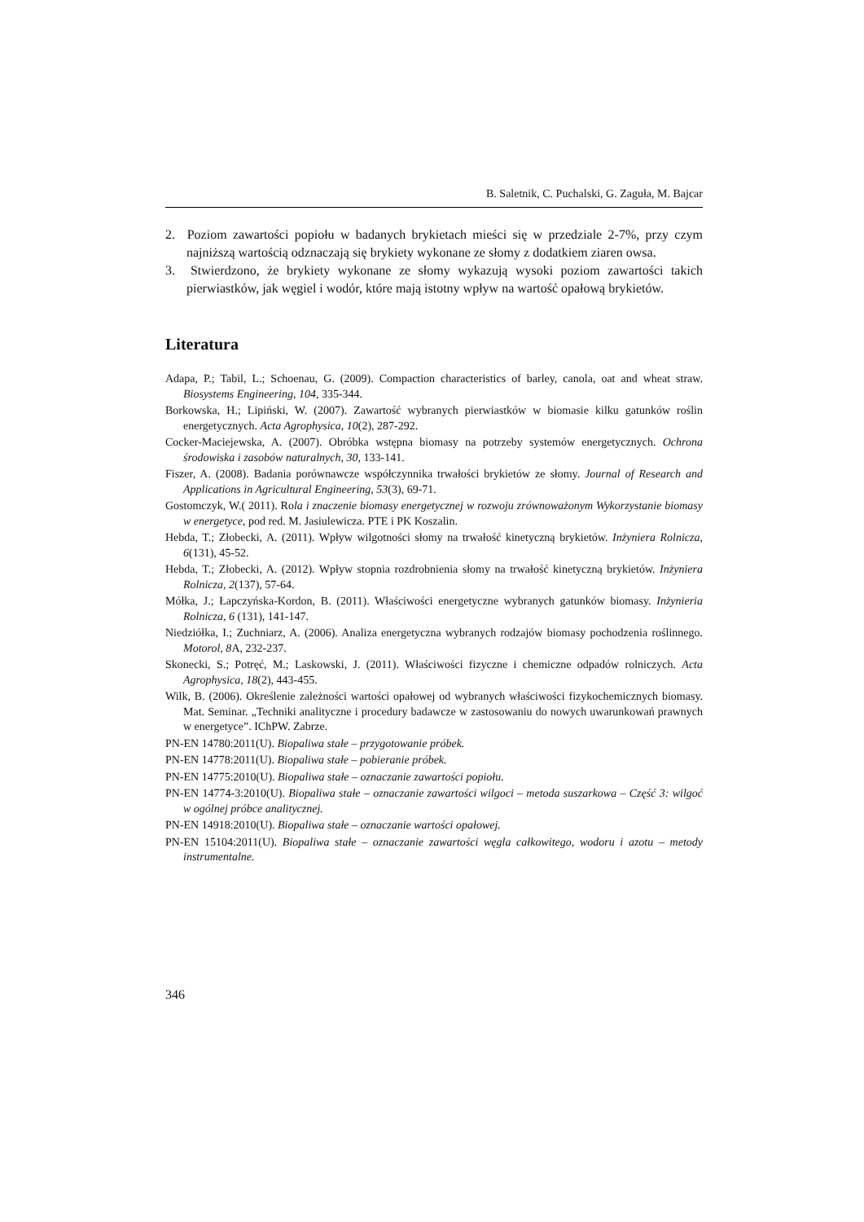B. Saletnik, C. Puchalski, G. Zaguła, M. Bajcar
2. Poziom zawartości popiołu w badanych brykietach mieści się w przedziale 2-7%, przy czym najniższą wartością odznaczają się brykiety wykonane ze słomy z dodatkiem ziaren owsa.
3. Stwierdzono, że brykiety wykonane ze słomy wykazują wysoki poziom zawartości takich pierwiastków, jak węgiel i wodór, które mają istotny wpływ na wartość opałową brykietów.
Literatura
Adapa, P.; Tabil, L.; Schoenau, G. (2009). Compaction characteristics of barley, canola, oat and wheat straw. Biosystems Engineering, 104, 335-344.
Borkowska, H.; Lipiński, W. (2007). Zawartość wybranych pierwiastków w biomasie kilku gatunków roślin energetycznych. Acta Agrophysica, 10(2), 287-292.
Cocker-Maciejewska, A. (2007). Obróbka wstępna biomasy na potrzeby systemów energetycznych. Ochrona środowiska i zasobów naturalnych, 30, 133-141.
Fiszer, A. (2008). Badania porównawcze współczynnika trwałości brykietów ze słomy. Journal of Research and Applications in Agricultural Engineering, 53(3), 69-71.
Gostomczyk, W.( 2011). Rola i znaczenie biomasy energetycznej w rozwoju zrównoważonym Wykorzystanie biomasy w energetyce, pod red. M. Jasiulewicza. PTE i PK Koszalin.
Hebda, T.; Złobecki, A. (2011). Wpływ wilgotności słomy na trwałość kinetyczną brykietów. Inżyniera Rolnicza, 6(131), 45-52.
Hebda, T.; Złobecki, A. (2012). Wpływ stopnia rozdrobnienia słomy na trwałość kinetyczną brykietów. Inżyniera Rolnicza, 2(137), 57-64.
Mółka, J.; Łapczyńska-Kordon, B. (2011). Właściwości energetyczne wybranych gatunków biomasy. Inżynieria Rolnicza, 6 (131), 141-147.
Niedziółka, I.; Zuchniarz, A. (2006). Analiza energetyczna wybranych rodzajów biomasy pochodzenia roślinnego. Motorol, 8 A, 232-237.
Skonecki, S.; Potręć, M.; Laskowski, J. (2011). Właściwości fizyczne i chemiczne odpadów rolniczych. Acta Agrophysica, 18(2), 443-455.
Wilk, B. (2006). Określenie zależności wartości opałowej od wybranych właściwości fizykochemicznych biomasy. Mat. Seminar. „Techniki analityczne i procedury badawcze w zastosowaniu do nowych uwarunkowań prawnych w energetyce”. IChPW. Zabrze.
PN-EN 14780:2011(U). Biopaliwa stałe – przygotowanie próbek.
PN-EN 14778:2011(U). Biopaliwa stałe – pobieranie próbek.
PN-EN 14775:2010(U). Biopaliwa stałe – oznaczanie zawartości popiołu.
PN-EN 14774-3:2010(U). Biopaliwa stałe – oznaczanie zawartości wilgoci – metoda suszarkowa – Część 3: wilgoć w ogólnej próbce analitycznej.
PN-EN 14918:2010(U). Biopaliwa stałe – oznaczanie wartości opałowej.
PN-EN 15104:2011(U). Biopaliwa stałe – oznaczanie zawartości węgla całkowitego, wodoru i azotu – metody instrumentalne.
346